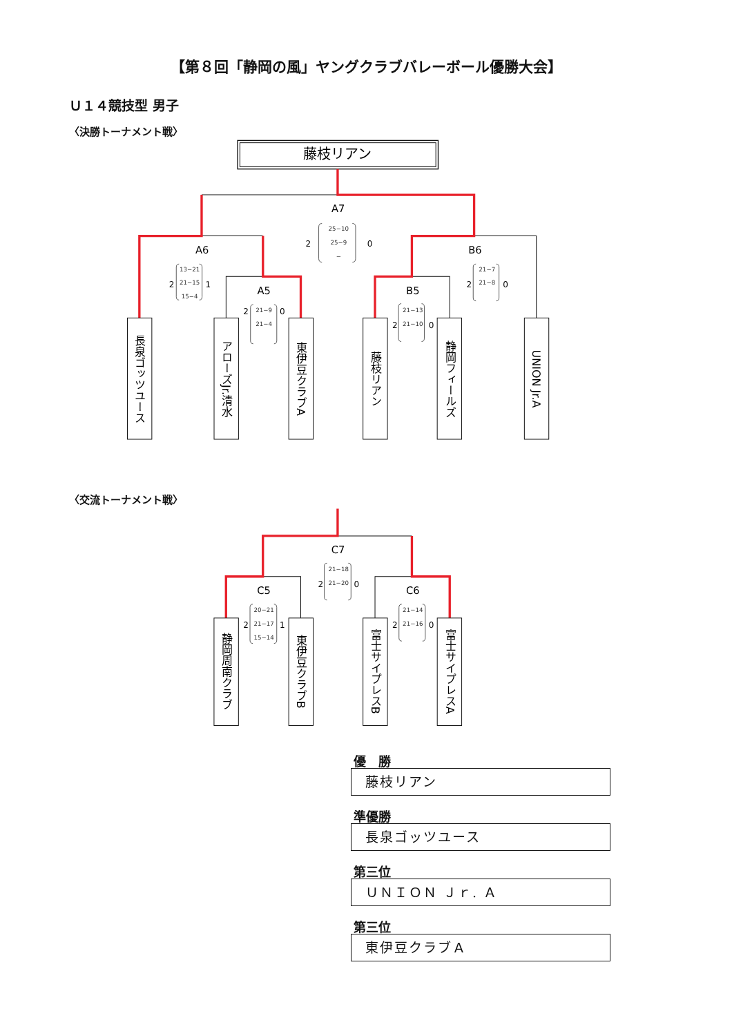【第８回「静岡の風」ヤングクラブバレーボール優勝大会】
Ｕ１４競技型 男子
〈決勝トーナメント戦〉
藤枝リアン
A7
A6
A5
B6
B5
2
0
2
1
2
0
2
0
2
0
25−10
25−9
−
13−21
21−15
15−4
21−9
21−4
21−7
21−8
21−13
21−10
長泉ゴッツユース
アローズJr.清水
東伊豆クラブA
藤枝リアン
静岡フィールズ
UNION Jr.A
〈交流トーナメント戦〉
C7
C5
C6
2
0
2
1
2
0
21−18
21−20
20−21
21−17
15−14
21−14
21−16
静岡周南クラブ
東伊豆クラブB
富士サイプレスB
富士サイプレスA
優　勝
藤枝リアン
準優勝
長泉ゴッツユース
第三位
ＵＮＩＯＮ Ｊｒ. Ａ
第三位
東伊豆クラブＡ